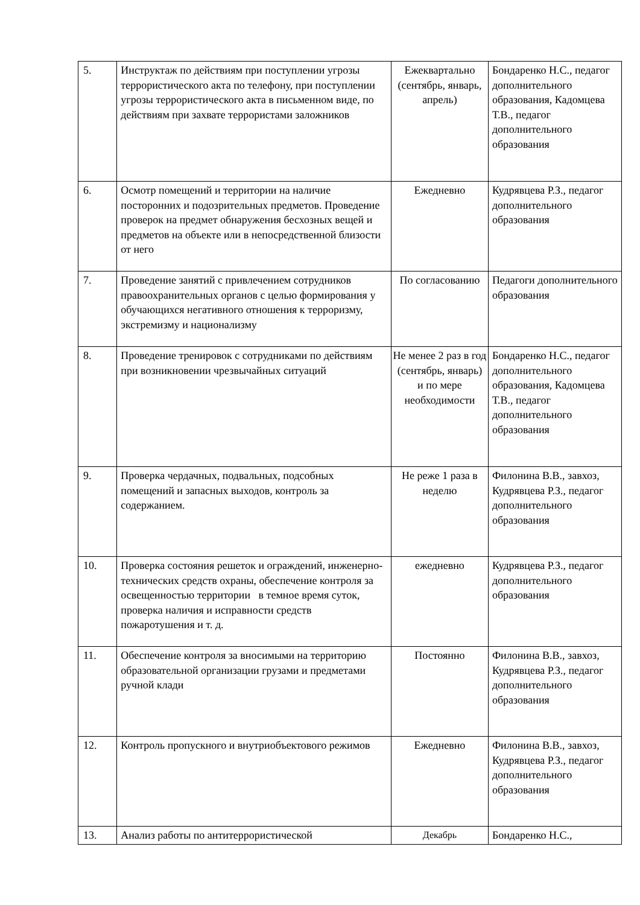| 5. | Инструктаж по действиям при поступлении угрозы террористического акта по телефону, при поступлении угрозы террористического акта в письменном виде, по действиям при захвате террористами заложников | Ежеквартально (сентябрь, январь, апрель) | Бондаренко Н.С., педагог дополнительного образования, Кадомцева Т.В., педагог дополнительного образования |
| 6. | Осмотр помещений и территории на наличие посторонних и подозрительных предметов. Проведение проверок на предмет обнаружения бесхозных вещей и предметов на объекте или в непосредственной близости от него | Ежедневно | Кудрявцева Р.З., педагог дополнительного образования |
| 7. | Проведение занятий с привлечением сотрудников правоохранительных органов с целью формирования у обучающихся негативного отношения к терроризму, экстремизму и национализму | По согласованию | Педагоги дополнительного образования |
| 8. | Проведение тренировок с сотрудниками по действиям при возникновении чрезвычайных ситуаций | Не менее 2 раз в год (сентябрь, январь) и по мере необходимости | Бондаренко Н.С., педагог дополнительного образования, Кадомцева Т.В., педагог дополнительного образования |
| 9. | Проверка чердачных, подвальных, подсобных помещений и запасных выходов, контроль за содержанием. | Не реже 1 раза в неделю | Филонина В.В., завхоз, Кудрявцева Р.З., педагог дополнительного образования |
| 10. | Проверка состояния решеток и ограждений, инженерно-технических средств охраны, обеспечение контроля за освещенностью территории в темное время суток, проверка наличия и исправности средств пожаротушения и т. д. | ежедневно | Кудрявцева Р.З., педагог дополнительного образования |
| 11. | Обеспечение контроля за вносимыми на территорию образовательной организации грузами и предметами ручной клади | Постоянно | Филонина В.В., завхоз, Кудрявцева Р.З., педагог дополнительного образования |
| 12. | Контроль пропускного и внутриобъектового режимов | Ежедневно | Филонина В.В., завхоз, Кудрявцева Р.З., педагог дополнительного образования |
| 13. | Анализ работы по антитеррористической | Декабрь | Бондаренко Н.С., |